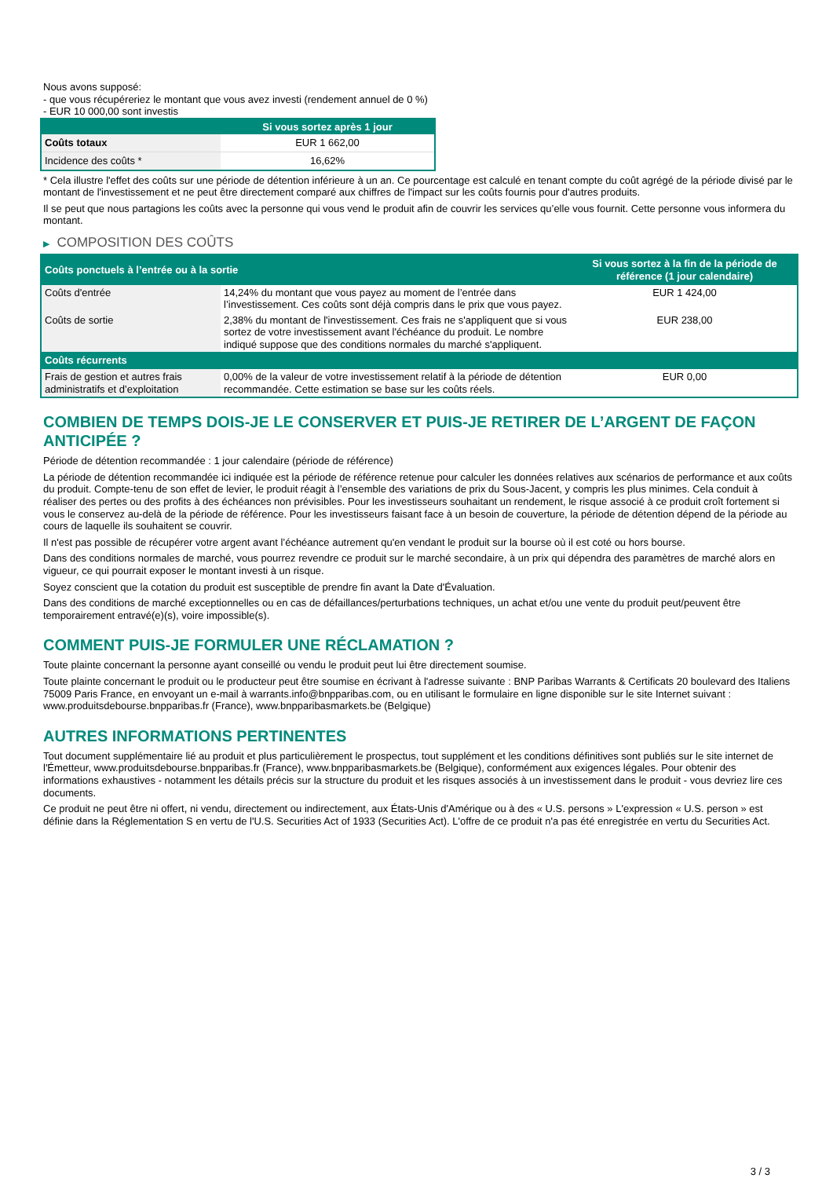Nous avons supposé:
- que vous récupéreriez le montant que vous avez investi (rendement annuel de 0 %)
- EUR 10 000,00 sont investis
| | Si vous sortez après 1 jour |
| --- | --- |
| Coûts totaux | EUR 1 662,00 |
| Incidence des coûts * | 16,62% |
* Cela illustre l'effet des coûts sur une période de détention inférieure à un an. Ce pourcentage est calculé en tenant compte du coût agrégé de la période divisé par le montant de l'investissement et ne peut être directement comparé aux chiffres de l'impact sur les coûts fournis pour d'autres produits.
Il se peut que nous partagions les coûts avec la personne qui vous vend le produit afin de couvrir les services qu’elle vous fournit. Cette personne vous informera du montant.
▶ COMPOSITION DES COÛTS
| Coûts ponctuels à l’entrée ou à la sortie | | Si vous sortez à la fin de la période de référence (1 jour calendaire) |
| --- | --- | --- |
| Coûts d'entrée | 14,24% du montant que vous payez au moment de l’entrée dans l’investissement. Ces coûts sont déjà compris dans le prix que vous payez. | EUR 1 424,00 |
| Coûts de sortie | 2,38% du montant de l'investissement. Ces frais ne s'appliquent que si vous sortez de votre investissement avant l'échéance du produit. Le nombre indiqué suppose que des conditions normales du marché s'appliquent. | EUR 238,00 |
| Coûts récurrents | | |
| Frais de gestion et autres frais administratifs et d’exploitation | 0,00% de la valeur de votre investissement relatif à la période de détention recommandée. Cette estimation se base sur les coûts réels. | EUR 0,00 |
COMBIEN DE TEMPS DOIS-JE LE CONSERVER ET PUIS-JE RETIRER DE L’ARGENT DE FAÇON ANTICIPÉE ?
Période de détention recommandée : 1 jour calendaire (période de référence)
La période de détention recommandée ici indiquée est la période de référence retenue pour calculer les données relatives aux scénarios de performance et aux coûts du produit. Compte-tenu de son effet de levier, le produit réagit à l’ensemble des variations de prix du Sous-Jacent, y compris les plus minimes. Cela conduit à réaliser des pertes ou des profits à des échéances non prévisibles. Pour les investisseurs souhaitant un rendement, le risque associé à ce produit croît fortement si vous le conservez au-delà de la période de référence. Pour les investisseurs faisant face à un besoin de couverture, la période de détention dépend de la période au cours de laquelle ils souhaitent se couvrir.
Il n'est pas possible de récupérer votre argent avant l’échéance autrement qu'en vendant le produit sur la bourse où il est coté ou hors bourse.
Dans des conditions normales de marché, vous pourrez revendre ce produit sur le marché secondaire, à un prix qui dépendra des paramètres de marché alors en vigueur, ce qui pourrait exposer le montant investi à un risque.
Soyez conscient que la cotation du produit est susceptible de prendre fin avant la Date d'Évaluation.
Dans des conditions de marché exceptionnelles ou en cas de défaillances/perturbations techniques, un achat et/ou une vente du produit peut/peuvent être temporairement entravé(e)(s), voire impossible(s).
COMMENT PUIS-JE FORMULER UNE RÉCLAMATION ?
Toute plainte concernant la personne ayant conseillé ou vendu le produit peut lui être directement soumise.
Toute plainte concernant le produit ou le producteur peut être soumise en écrivant à l'adresse suivante : BNP Paribas Warrants & Certificats 20 boulevard des Italiens 75009 Paris France, en envoyant un e-mail à warrants.info@bnpparibas.com, ou en utilisant le formulaire en ligne disponible sur le site Internet suivant : www.produitsdebourse.bnpparibas.fr (France), www.bnpparibasmarkets.be (Belgique)
AUTRES INFORMATIONS PERTINENTES
Tout document supplémentaire lié au produit et plus particulièrement le prospectus, tout supplément et les conditions définitives sont publiés sur le site internet de l'Émetteur, www.produitsdebourse.bnpparibas.fr (France), www.bnpparibasmarkets.be (Belgique), conformément aux exigences légales. Pour obtenir des informations exhaustives - notamment les détails précis sur la structure du produit et les risques associés à un investissement dans le produit - vous devriez lire ces documents.
Ce produit ne peut être ni offert, ni vendu, directement ou indirectement, aux États-Unis d'Amérique ou à des « U.S. persons » L'expression « U.S. person » est définie dans la Réglementation S en vertu de l'U.S. Securities Act of 1933 (Securities Act). L'offre de ce produit n'a pas été enregistrée en vertu du Securities Act.
3 / 3